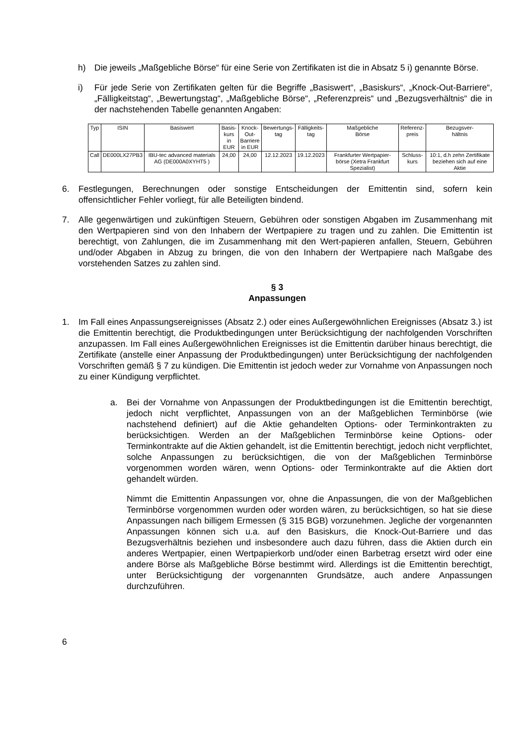h) Die jeweils „Maßgebliche Börse“ für eine Serie von Zertifikaten ist die in Absatz 5 i) genannte Börse.
i) Für jede Serie von Zertifikaten gelten für die Begriffe „Basiswert“, „Basiskurs“, „Knock-Out-Barriere“, „Fälligkeitstag“, „Bewertungstag“, „Maßgebliche Börse“, „Referenzpreis“ und „Bezugsverhältnis“ die in der nachstehenden Tabelle genannten Angaben:
| Typ | ISIN | Basiswert | Basis- kurs in EUR | Knock- Out- Barriere in EUR | Bewertungs- tag | Fälligkeits- tag | Maßgebliche Börse | Referenz- preis | Bezugsver- hältnis |
| --- | --- | --- | --- | --- | --- | --- | --- | --- | --- |
| Call | DE000LX27PB3 | IBU-tec advanced materials AG (DE000A0XYHT5 ) | 24,00 | 24,00 | 12.12.2023 | 19.12.2023 | Frankfurter Wertpapier-börse (Xetra Frankfurt Spezialist) | Schluss- kurs | 10:1, d.h zehn Zertifikate beziehen sich auf eine Aktie |
6. Festlegungen, Berechnungen oder sonstige Entscheidungen der Emittentin sind, sofern kein offensichtlicher Fehler vorliegt, für alle Beteiligten bindend.
7. Alle gegenwärtigen und zukünftigen Steuern, Gebühren oder sonstigen Abgaben im Zusammenhang mit den Wertpapieren sind von den Inhabern der Wertpapiere zu tragen und zu zahlen. Die Emittentin ist berechtigt, von Zahlungen, die im Zusammenhang mit den Wert-papieren anfallen, Steuern, Gebühren und/oder Abgaben in Abzug zu bringen, die von den Inhabern der Wertpapiere nach Maßgabe des vorstehenden Satzes zu zahlen sind.
§ 3
Anpassungen
1. Im Fall eines Anpassungsereignisses (Absatz 2.) oder eines Außergewöhnlichen Ereignisses (Absatz 3.) ist die Emittentin berechtigt, die Produktbedingungen unter Berücksichtigung der nachfolgenden Vorschriften anzupassen. Im Fall eines Außergewöhnlichen Ereignisses ist die Emittentin darüber hinaus berechtigt, die Zertifikate (anstelle einer Anpassung der Produktbedingungen) unter Berücksichtigung der nachfolgenden Vorschriften gemäß § 7 zu kündigen. Die Emittentin ist jedoch weder zur Vornahme von Anpassungen noch zu einer Kündigung verpflichtet.
a. Bei der Vornahme von Anpassungen der Produktbedingungen ist die Emittentin berechtigt, jedoch nicht verpflichtet, Anpassungen von an der Maßgeblichen Terminbörse (wie nachstehend definiert) auf die Aktie gehandelten Options- oder Terminkontrakten zu berücksichtigen. Werden an der Maßgeblichen Terminbörse keine Options- oder Terminkontrakte auf die Aktien gehandelt, ist die Emittentin berechtigt, jedoch nicht verpflichtet, solche Anpassungen zu berücksichtigen, die von der Maßgeblichen Terminbörse vorgenommen worden wären, wenn Options- oder Terminkontrakte auf die Aktien dort gehandelt würden.
Nimmt die Emittentin Anpassungen vor, ohne die Anpassungen, die von der Maßgeblichen Terminbörse vorgenommen wurden oder worden wären, zu berücksichtigen, so hat sie diese Anpassungen nach billigem Ermessen (§ 315 BGB) vorzunehmen. Jegliche der vorgenannten Anpassungen können sich u.a. auf den Basiskurs, die Knock-Out-Barriere und das Bezugsverhältnis beziehen und insbesondere auch dazu führen, dass die Aktien durch ein anderes Wertpapier, einen Wertpapierkorb und/oder einen Barbetrag ersetzt wird oder eine andere Börse als Maßgebliche Börse bestimmt wird. Allerdings ist die Emittentin berechtigt, unter Berücksichtigung der vorgenannten Grundsätze, auch andere Anpassungen durchzuführen.
6